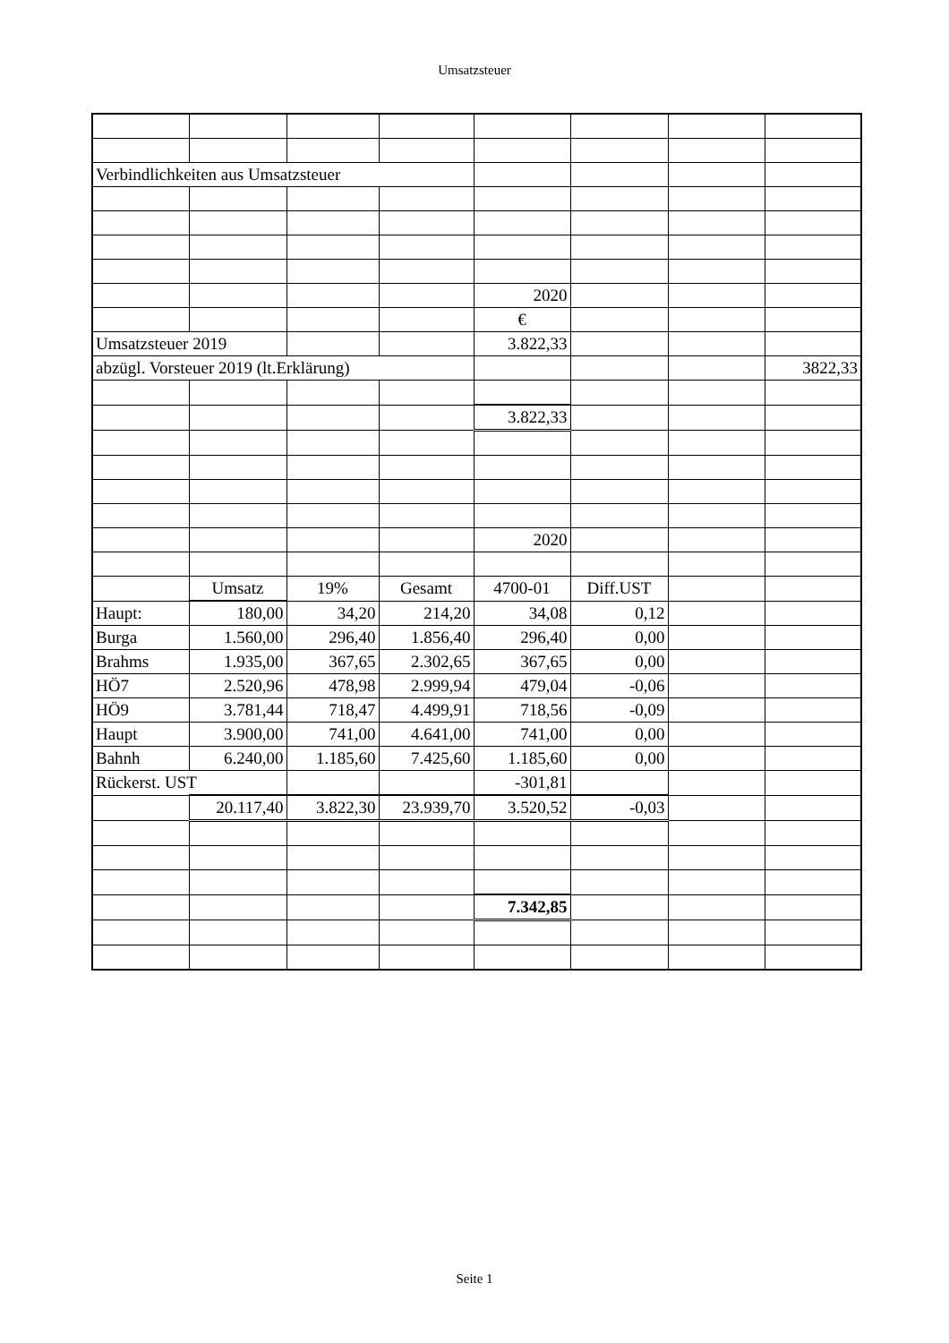Umsatzsteuer
| Verbindlichkeiten aus Umsatzsteuer | | | | | | | |
| | | | | 2020 | | | |
| | | | | € | | | |
| Umsatzsteuer 2019 | | | | 3.822,33 | | | |
| abzügl. Vorsteuer 2019 (lt.Erklärung) | | | | | | | 3822,33 |
| | | | | 3.822,33 | | | |
| | | | | 2020 | | | |
| | Umsatz | 19% | Gesamt | 4700-01 | Diff.UST | | |
| Haupt: | 180,00 | 34,20 | 214,20 | 34,08 | 0,12 | | |
| Burga | 1.560,00 | 296,40 | 1.856,40 | 296,40 | 0,00 | | |
| Brahms | 1.935,00 | 367,65 | 2.302,65 | 367,65 | 0,00 | | |
| HÖ7 | 2.520,96 | 478,98 | 2.999,94 | 479,04 | -0,06 | | |
| HÖ9 | 3.781,44 | 718,47 | 4.499,91 | 718,56 | -0,09 | | |
| Haupt | 3.900,00 | 741,00 | 4.641,00 | 741,00 | 0,00 | | |
| Bahnh | 6.240,00 | 1.185,60 | 7.425,60 | 1.185,60 | 0,00 | | |
| Rückerst. UST | | | | -301,81 | | | |
| | 20.117,40 | 3.822,30 | 23.939,70 | 3.520,52 | -0,03 | | |
| | | | | 7.342,85 | | | |
Seite 1